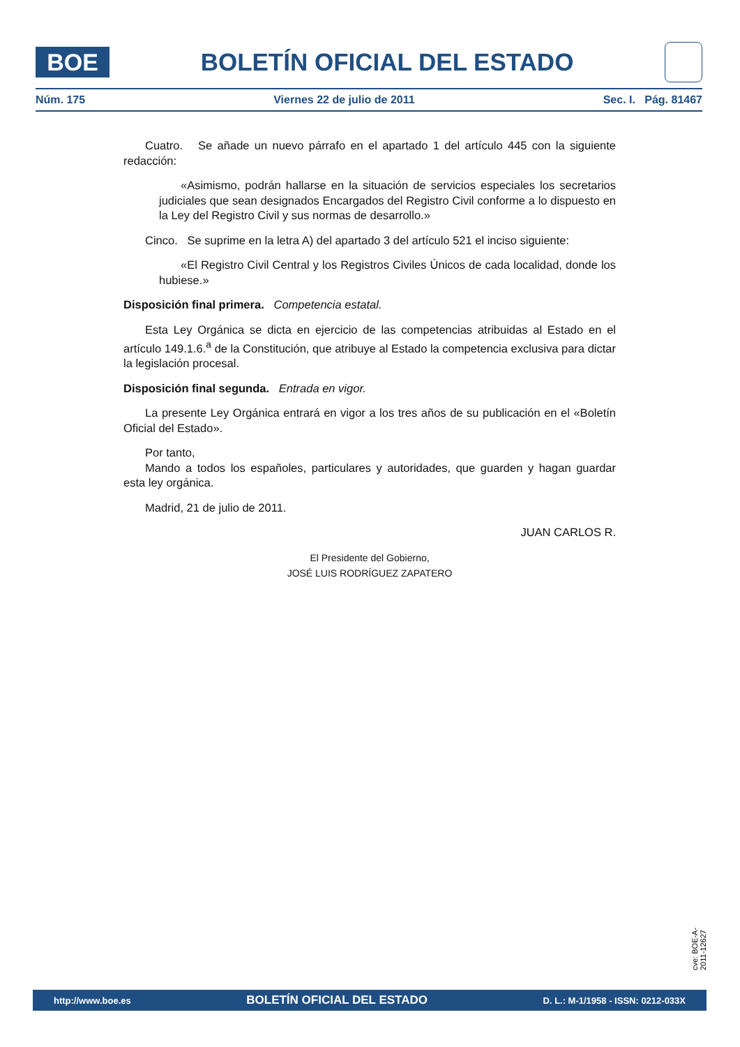BOE
BOLETÍN OFICIAL DEL ESTADO
Núm. 175 Viernes 22 de julio de 2011 Sec. I. Pág. 81467
Cuatro. Se añade un nuevo párrafo en el apartado 1 del artículo 445 con la siguiente redacción:
«Asimismo, podrán hallarse en la situación de servicios especiales los secretarios judiciales que sean designados Encargados del Registro Civil conforme a lo dispuesto en la Ley del Registro Civil y sus normas de desarrollo.»
Cinco. Se suprime en la letra A) del apartado 3 del artículo 521 el inciso siguiente:
«El Registro Civil Central y los Registros Civiles Únicos de cada localidad, donde los hubiese.»
Disposición final primera. Competencia estatal.
Esta Ley Orgánica se dicta en ejercicio de las competencias atribuidas al Estado en el artículo 149.1.6.<sup>a</sup> de la Constitución, que atribuye al Estado la competencia exclusiva para dictar la legislación procesal.
Disposición final segunda. Entrada en vigor.
La presente Ley Orgánica entrará en vigor a los tres años de su publicación en el «Boletín Oficial del Estado».
Por tanto,
Mando a todos los españoles, particulares y autoridades, que guarden y hagan guardar esta ley orgánica.
Madrid, 21 de julio de 2011.
JUAN CARLOS R.
El Presidente del Gobierno,
JOSÉ LUIS RODRÍGUEZ ZAPATERO
cve: BOE-A-2011-12627
http://www.boe.es BOLETÍN OFICIAL DEL ESTADO D. L.: M-1/1958 - ISSN: 0212-033X